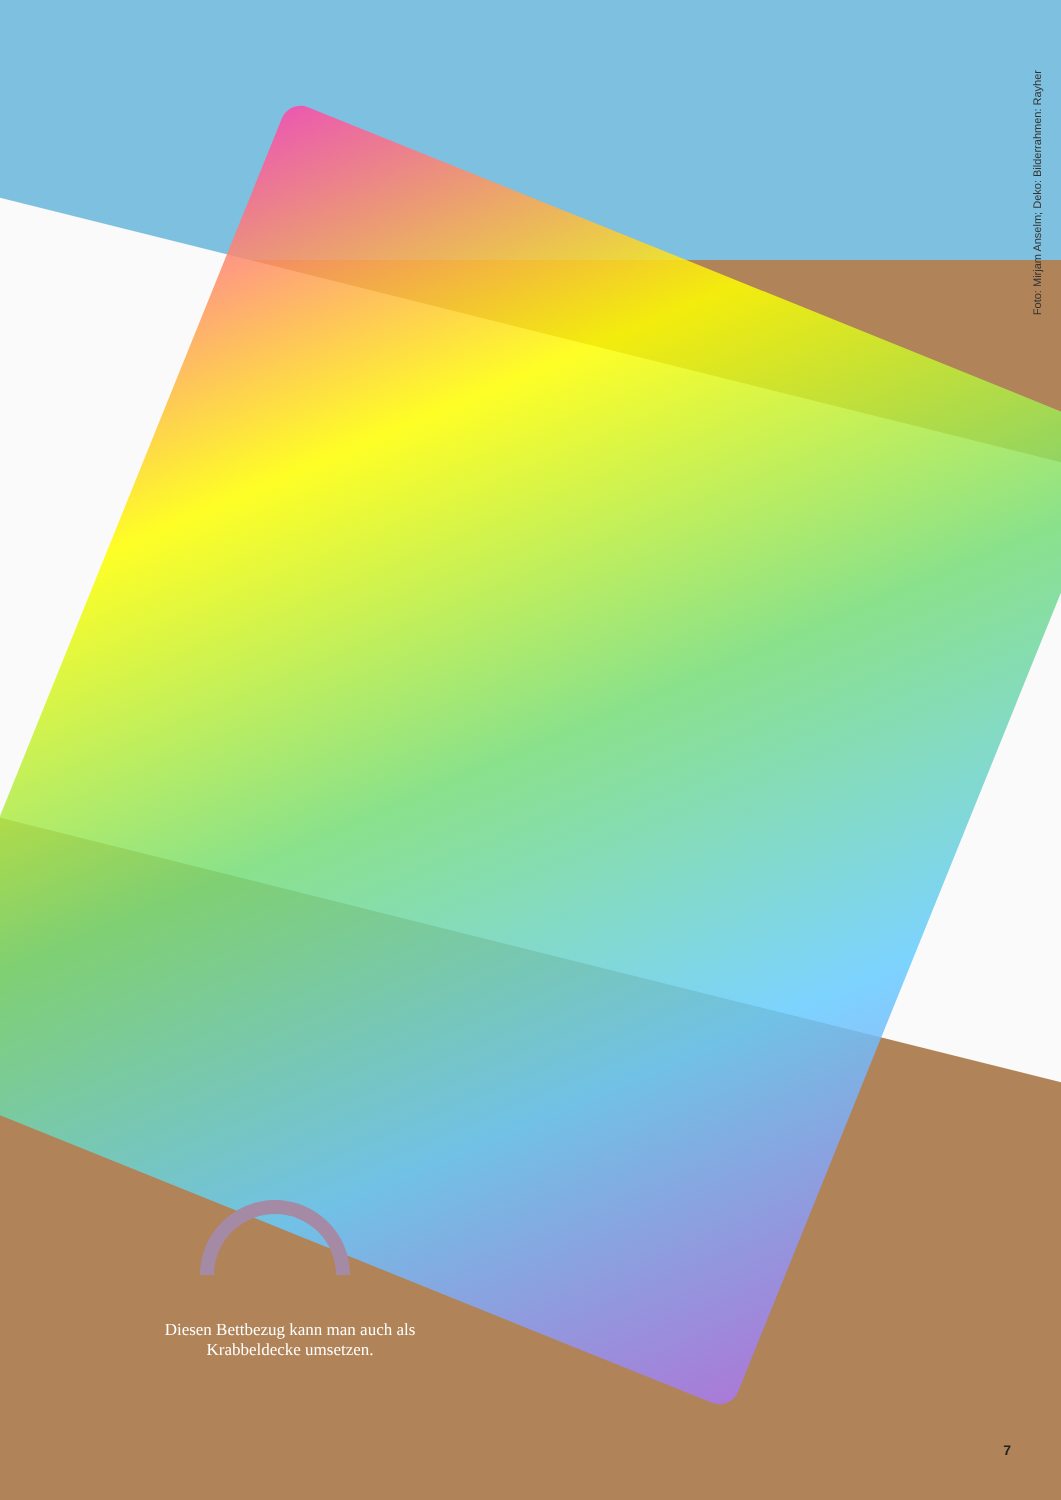Foto: Mirjam Anselm; Deko: Bilderrahmen: Rayher
Diesen Bettbezug kann man auch als Krabbeldecke umsetzen.
7